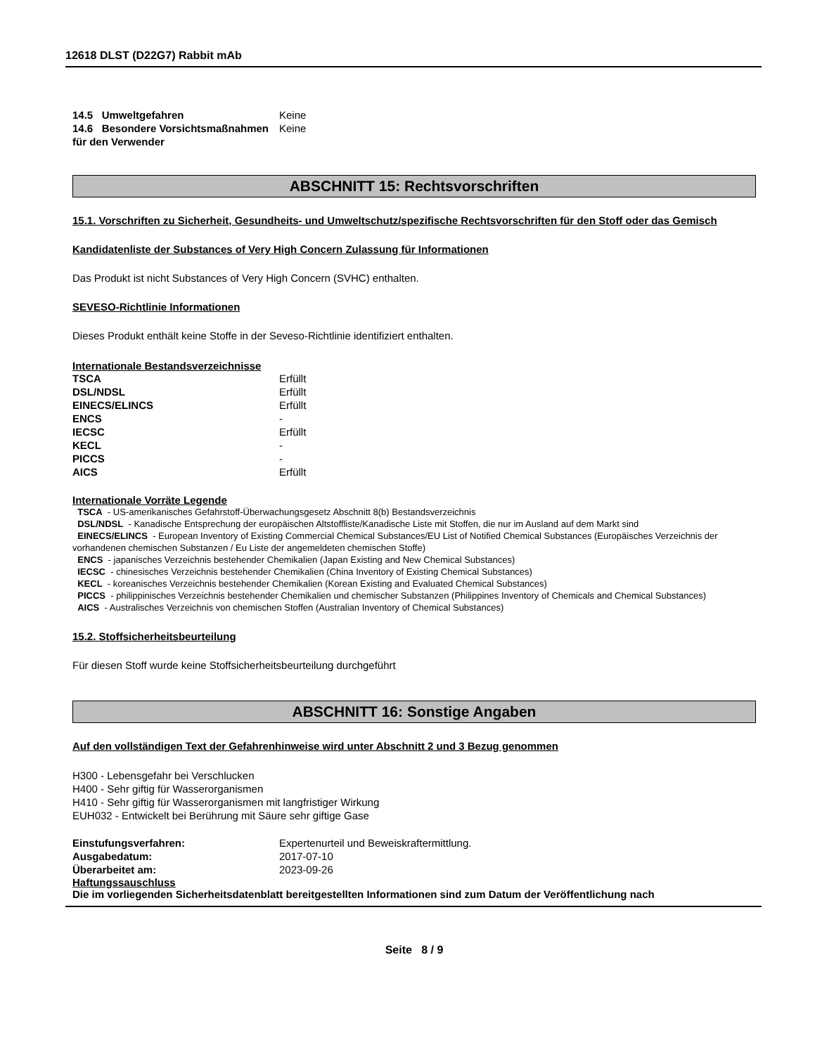12618 DLST (D22G7) Rabbit mAb
| 14.5 Umweltgefahren | Keine |
| 14.6 Besondere Vorsichtsmaßnahmen für den Verwender | Keine |
ABSCHNITT 15: Rechtsvorschriften
15.1. Vorschriften zu Sicherheit, Gesundheits- und Umweltschutz/spezifische Rechtsvorschriften für den Stoff oder das Gemisch
Kandidatenliste der Substances of Very High Concern Zulassung für Informationen
Das Produkt ist nicht Substances of Very High Concern (SVHC) enthalten.
SEVESO-Richtlinie Informationen
Dieses Produkt enthält keine Stoffe in der Seveso-Richtlinie identifiziert enthalten.
Internationale Bestandsverzeichnisse
| TSCA | Erfüllt |
| DSL/NDSL | Erfüllt |
| EINECS/ELINCS | Erfüllt |
| ENCS | - |
| IECSC | Erfüllt |
| KECL | - |
| PICCS | - |
| AICS | Erfüllt |
Internationale Vorräte Legende
TSCA - US-amerikanisches Gefahrstoff-Überwachungsgesetz Abschnitt 8(b) Bestandsverzeichnis
DSL/NDSL - Kanadische Entsprechung der europäischen Altstoffliste/Kanadische Liste mit Stoffen, die nur im Ausland auf dem Markt sind
EINECS/ELINCS - European Inventory of Existing Commercial Chemical Substances/EU List of Notified Chemical Substances (Europäisches Verzeichnis der vorhandenen chemischen Substanzen / Eu Liste der angemeldeten chemischen Stoffe)
ENCS - japanisches Verzeichnis bestehender Chemikalien (Japan Existing and New Chemical Substances)
IECSC - chinesisches Verzeichnis bestehender Chemikalien (China Inventory of Existing Chemical Substances)
KECL - koreanisches Verzeichnis bestehender Chemikalien (Korean Existing and Evaluated Chemical Substances)
PICCS - philippinisches Verzeichnis bestehender Chemikalien und chemischer Substanzen (Philippines Inventory of Chemicals and Chemical Substances)
AICS - Australisches Verzeichnis von chemischen Stoffen (Australian Inventory of Chemical Substances)
15.2. Stoffsicherheitsbeurteilung
Für diesen Stoff wurde keine Stoffsicherheitsbeurteilung durchgeführt
ABSCHNITT 16: Sonstige Angaben
Auf den vollständigen Text der Gefahrenhinweise wird unter Abschnitt 2 und 3 Bezug genommen
H300 - Lebensgefahr bei Verschlucken
H400 - Sehr giftig für Wasserorganismen
H410 - Sehr giftig für Wasserorganismen mit langfristiger Wirkung
EUH032 - Entwickelt bei Berührung mit Säure sehr giftige Gase
| Einstufungsverfahren: | Expertenurteil und Beweiskraftermittlung. |
| Ausgabedatum: | 2017-07-10 |
| Überarbeitet am: | 2023-09-26 |
Haftungssauschluss
Die im vorliegenden Sicherheitsdatenblatt bereitgestellten Informationen sind zum Datum der Veröffentlichung nach
Seite 8 / 9